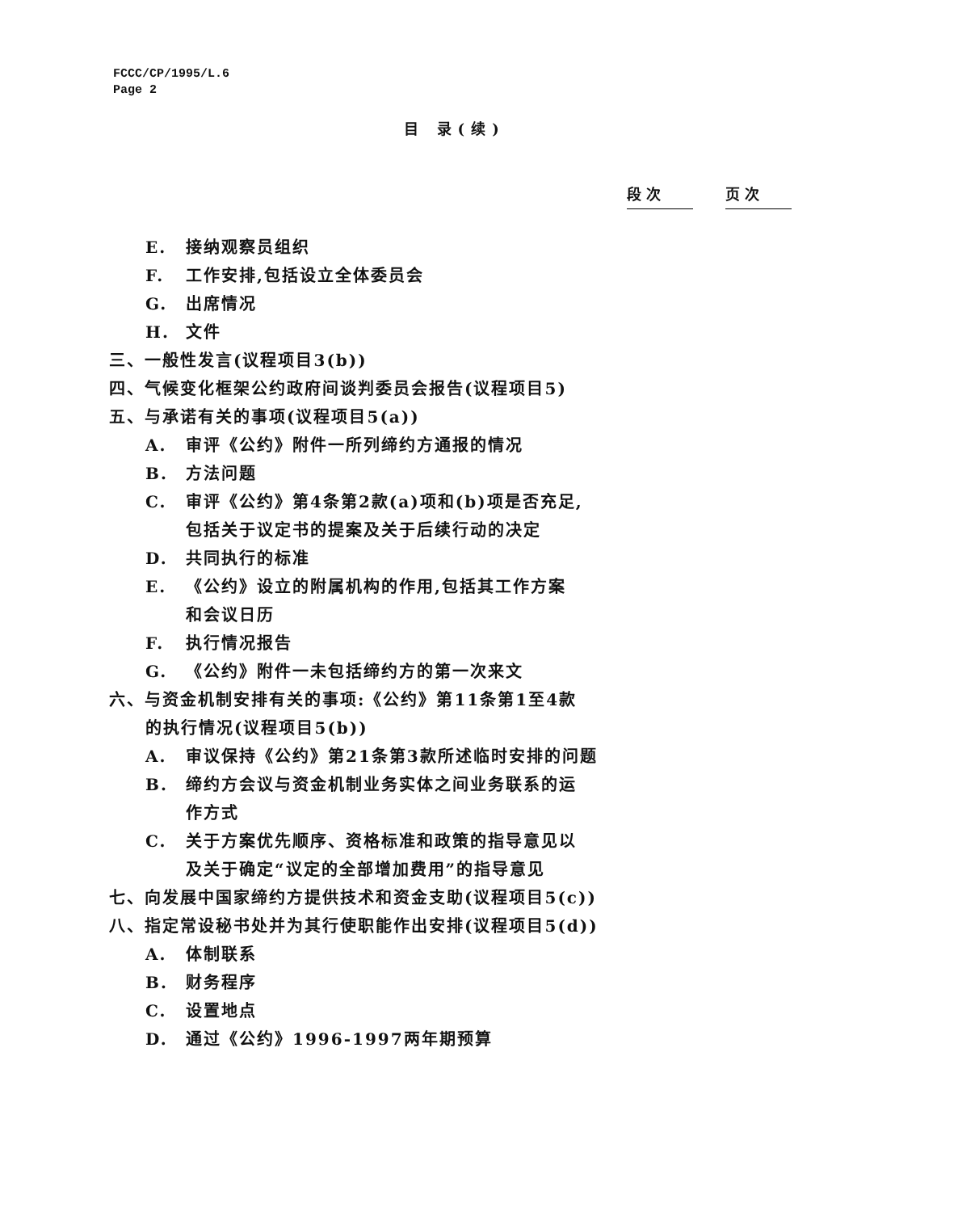FCCC/CP/1995/L.6
Page 2
目 录(续)
段 次 页 次
E. 接纳观察员组织
F. 工作安排,包括设立全体委员会
G. 出席情况
H. 文件
三、一般性发言(议程项目3(b))
四、气候变化框架公约政府间谈判委员会报告(议程项目5)
五、与承诺有关的事项(议程项目5(a))
A. 审评《公约》附件一所列缔约方通报的情况
B. 方法问题
C. 审评《公约》第4条第2款(a)项和(b)项是否充足,
包括关于议定书的提案及关于后续行动的决定
D. 共同执行的标准
E. 《公约》设立的附属机构的作用,包括其工作方案
和会议日历
F. 执行情况报告
G. 《公约》附件一未包括缔约方的第一次来文
六、与资金机制安排有关的事项:《公约》第11条第1至4款
的执行情况(议程项目5(b))
A. 审议保持《公约》第21条第3款所述临时安排的问题
B. 缔约方会议与资金机制业务实体之间业务联系的运
作方式
C. 关于方案优先顺序、资格标准和政策的指导意见以
及关于确定“议定的全部增加费用”的指导意见
七、向发展中国家缔约方提供技术和资金支助(议程项目5(c))
八、指定常设秘书处并为其行使职能作出安排(议程项目5(d))
A. 体制联系
B. 财务程序
C. 设置地点
D. 通过《公约》1996-1997两年期预算